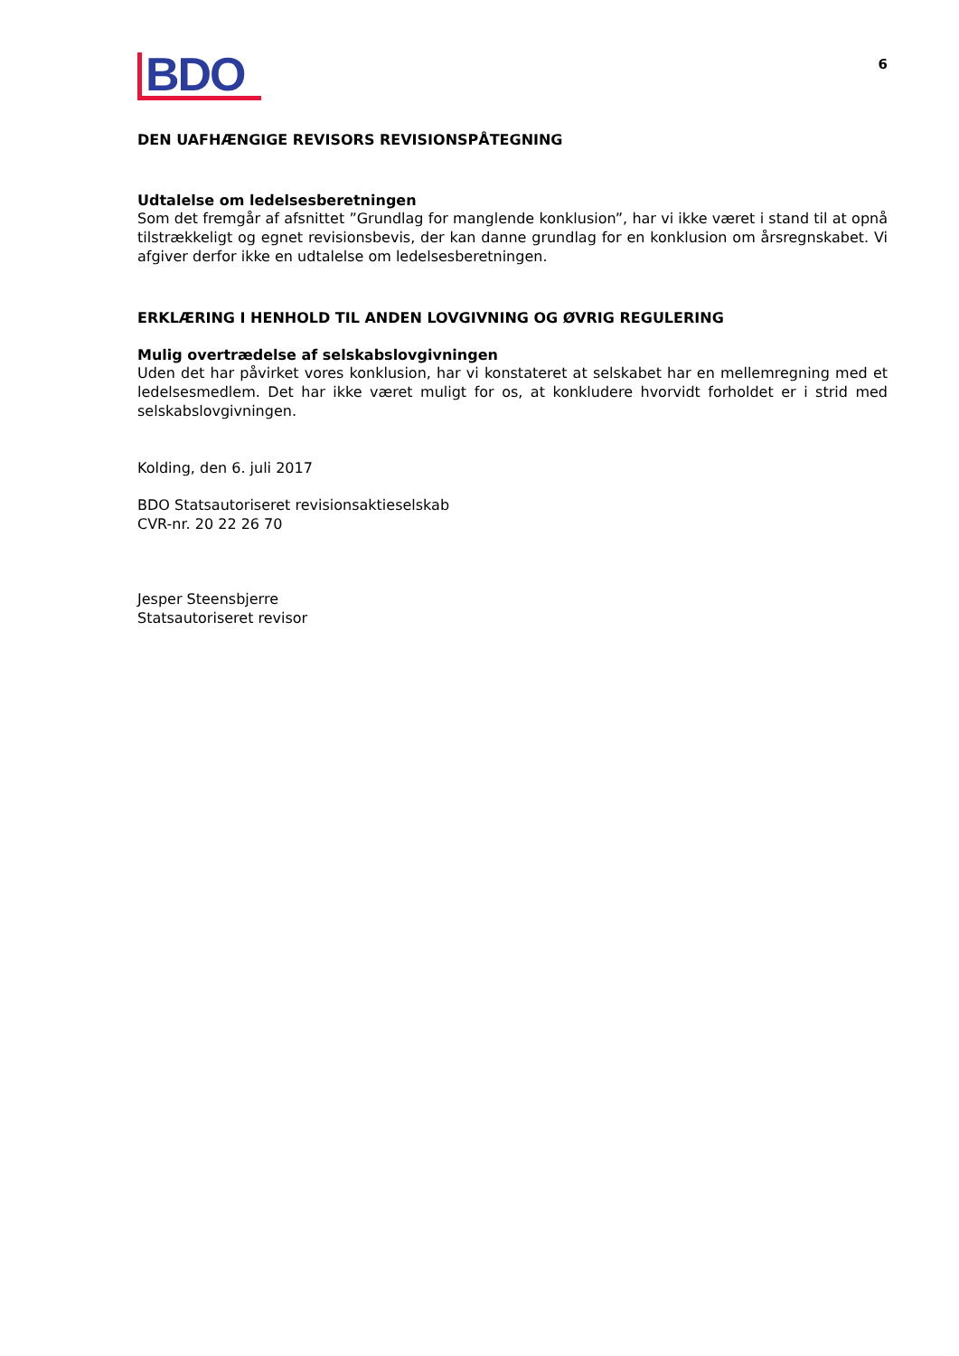BDO
6
DEN UAFHÆNGIGE REVISORS REVISIONSPÅTEGNING
Udtalelse om ledelsesberetningen
Som det fremgår af afsnittet ”Grundlag for manglende konklusion”, har vi ikke været i stand til at opnå tilstrækkeligt og egnet revisionsbevis, der kan danne grundlag for en konklusion om årsregnskab­et. Vi afgiver derfor ikke en udtalelse om ledelsesberetningen.
ERKLÆRING I HENHOLD TIL ANDEN LOVGIVNING OG ØVRIG REGULERING
Mulig overtrædelse af selskabslovgivningen
Uden det har påvirket vores konklusion, har vi konstateret at selskabet har en mellemregning med et ledelsesmedlem. Det har ikke været muligt for os, at konkludere hvorvidt forholdet er i strid med selskabslovgivningen.
Kolding, den 6. juli 2017
BDO Statsautoriseret revisionsaktieselskab
CVR-nr. 20 22 26 70
Jesper Steensbjerre
Statsautoriseret revisor